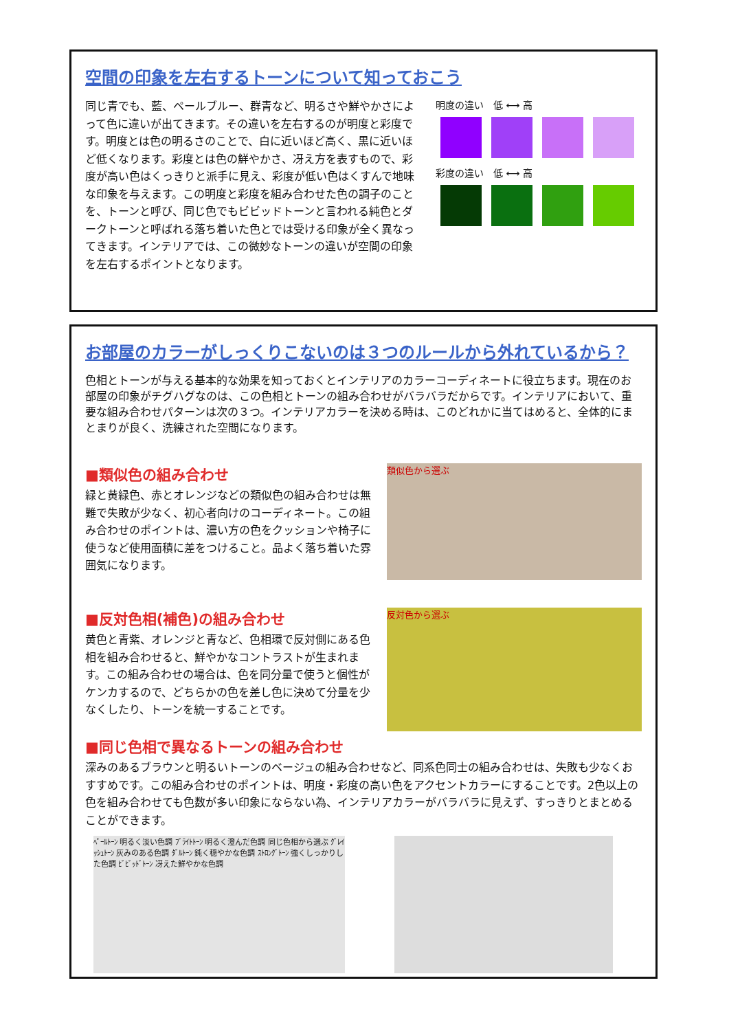空間の印象を左右するトーンについて知っておこう
同じ青でも、藍、ペールブルー、群青など、明るさや鮮やかさによって色に違いが出てきます。その違いを左右するのが明度と彩度です。明度とは色の明るさのことで、白に近いほど高く、黒に近いほど低くなります。彩度とは色の鮮やかさ、冴え方を表すもので、彩度が高い色はくっきりと派手に見え、彩度が低い色はくすんで地味な印象を与えます。この明度と彩度を組み合わせた色の調子のことを、トーンと呼び、同じ色でもビビッドトーンと言われる純色とダークトーンと呼ばれる落ち着いた色とでは受ける印象が全く異なってきます。インテリアでは、この微妙なトーンの違いが空間の印象を左右するポイントとなります。
明度の違い　低 ⟷ 高
彩度の違い　低 ⟷ 高
お部屋のカラーがしっくりこないのは３つのルールから外れているから？
色相とトーンが与える基本的な効果を知っておくとインテリアのカラーコーディネートに役立ちます。現在のお部屋の印象がチグハグなのは、この色相とトーンの組み合わせがバラバラだからです。インテリアにおいて、重要な組み合わせパターンは次の３つ。インテリアカラーを決める時は、このどれかに当てはめると、全体的にまとまりが良く、洗練された空間になります。
■類似色の組み合わせ
緑と黄緑色、赤とオレンジなどの類似色の組み合わせは無難で失敗が少なく、初心者向けのコーディネート。この組み合わせのポイントは、濃い方の色をクッションや椅子に使うなど使用面積に差をつけること。品よく落ち着いた雰囲気になります。
類似色から選ぶ
■反対色相(補色)の組み合わせ
黄色と青紫、オレンジと青など、色相環で反対側にある色相を組み合わせると、鮮やかなコントラストが生まれます。この組み合わせの場合は、色を同分量で使うと個性がケンカするので、どちらかの色を差し色に決めて分量を少なくしたり、トーンを統一することです。
反対色から選ぶ
■同じ色相で異なるトーンの組み合わせ
深みのあるブラウンと明るいトーンのベージュの組み合わせなど、同系色同士の組み合わせは、失敗も少なくおすすめです。この組み合わせのポイントは、明度・彩度の高い色をアクセントカラーにすることです。2色以上の色を組み合わせても色数が多い印象にならない為、インテリアカラーがバラバラに見えず、すっきりとまとめることができます。
ﾍﾟｰﾙﾄｰﾝ 明るく淡い色調 ﾌﾞﾗｲﾄﾄｰﾝ 明るく澄んだ色調 同じ色相から選ぶ ｸﾞﾚｲｯｼｭﾄｰﾝ 灰みのある色調 ﾀﾞﾙﾄｰﾝ 鈍く穏やかな色調 ｽﾄﾛﾝｸﾞﾄｰﾝ 強くしっかりした色調 ﾋﾞﾋﾞｯﾄﾞﾄｰﾝ 冴えた鮮やかな色調